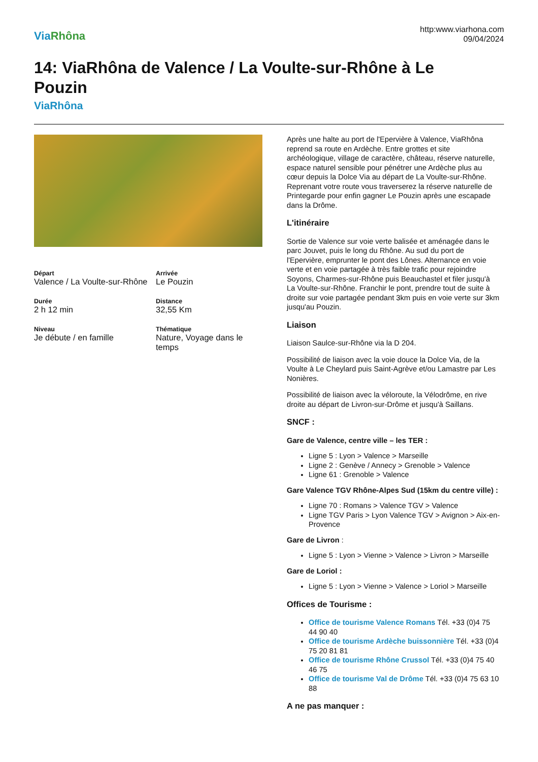ViaRhôna
http:www.viarhona.com
09/04/2024
14: ViaRhôna de Valence / La Voulte-sur-Rhône à Le Pouzin
ViaRhôna
Départ
Valence / La Voulte-sur-Rhône
Arrivée
Le Pouzin
Durée
2 h 12 min
Distance
32,55 Km
Niveau
Je débute / en famille
Thématique
Nature, Voyage dans le temps
Après une halte au port de l'Epervière à Valence, ViaRhôna reprend sa route en Ardèche. Entre grottes et site archéologique, village de caractère, château, réserve naturelle, espace naturel sensible pour pénétrer une Ardèche plus au cœur depuis la Dolce Via au départ de La Voulte-sur-Rhône. Reprenant votre route vous traverserez la réserve naturelle de Printegarde pour enfin gagner Le Pouzin après une escapade dans la Drôme.
L'itinéraire
Sortie de Valence sur voie verte balisée et aménagée dans le parc Jouvet, puis le long du Rhône. Au sud du port de l'Epervière, emprunter le pont des Lônes. Alternance en voie verte et en voie partagée à très faible trafic pour rejoindre Soyons, Charmes-sur-Rhône puis Beauchastel et filer jusqu'à La Voulte-sur-Rhône. Franchir le pont, prendre tout de suite à droite sur voie partagée pendant 3km puis en voie verte sur 3km jusqu'au Pouzin.
Liaison
Liaison Saulce-sur-Rhône via la D 204.
Possibilité de liaison avec la voie douce la Dolce Via, de la Voulte à Le Cheylard puis Saint-Agrève et/ou Lamastre par Les Nonières.
Possibilité de liaison avec la véloroute, la Vélodrôme, en rive droite au départ de Livron-sur-Drôme et jusqu'à Saillans.
SNCF :
Gare de Valence, centre ville – les TER :
Ligne 5 : Lyon > Valence > Marseille
Ligne 2 : Genève / Annecy > Grenoble > Valence
Ligne 61 : Grenoble > Valence
Gare Valence TGV Rhône-Alpes Sud (15km du centre ville) :
Ligne 70 : Romans > Valence TGV > Valence
Ligne TGV Paris > Lyon Valence TGV > Avignon > Aix-en-Provence
Gare de Livron :
Ligne 5 : Lyon > Vienne > Valence > Livron > Marseille
Gare de Loriol :
Ligne 5 : Lyon > Vienne > Valence > Loriol > Marseille
Offices de Tourisme :
Office de tourisme Valence Romans Tél. +33 (0)4 75 44 90 40
Office de tourisme Ardèche buissonnière Tél. +33 (0)4 75 20 81 81
Office de tourisme Rhône Crussol Tél. +33 (0)4 75 40 46 75
Office de tourisme Val de Drôme Tél. +33 (0)4 75 63 10 88
A ne pas manquer :